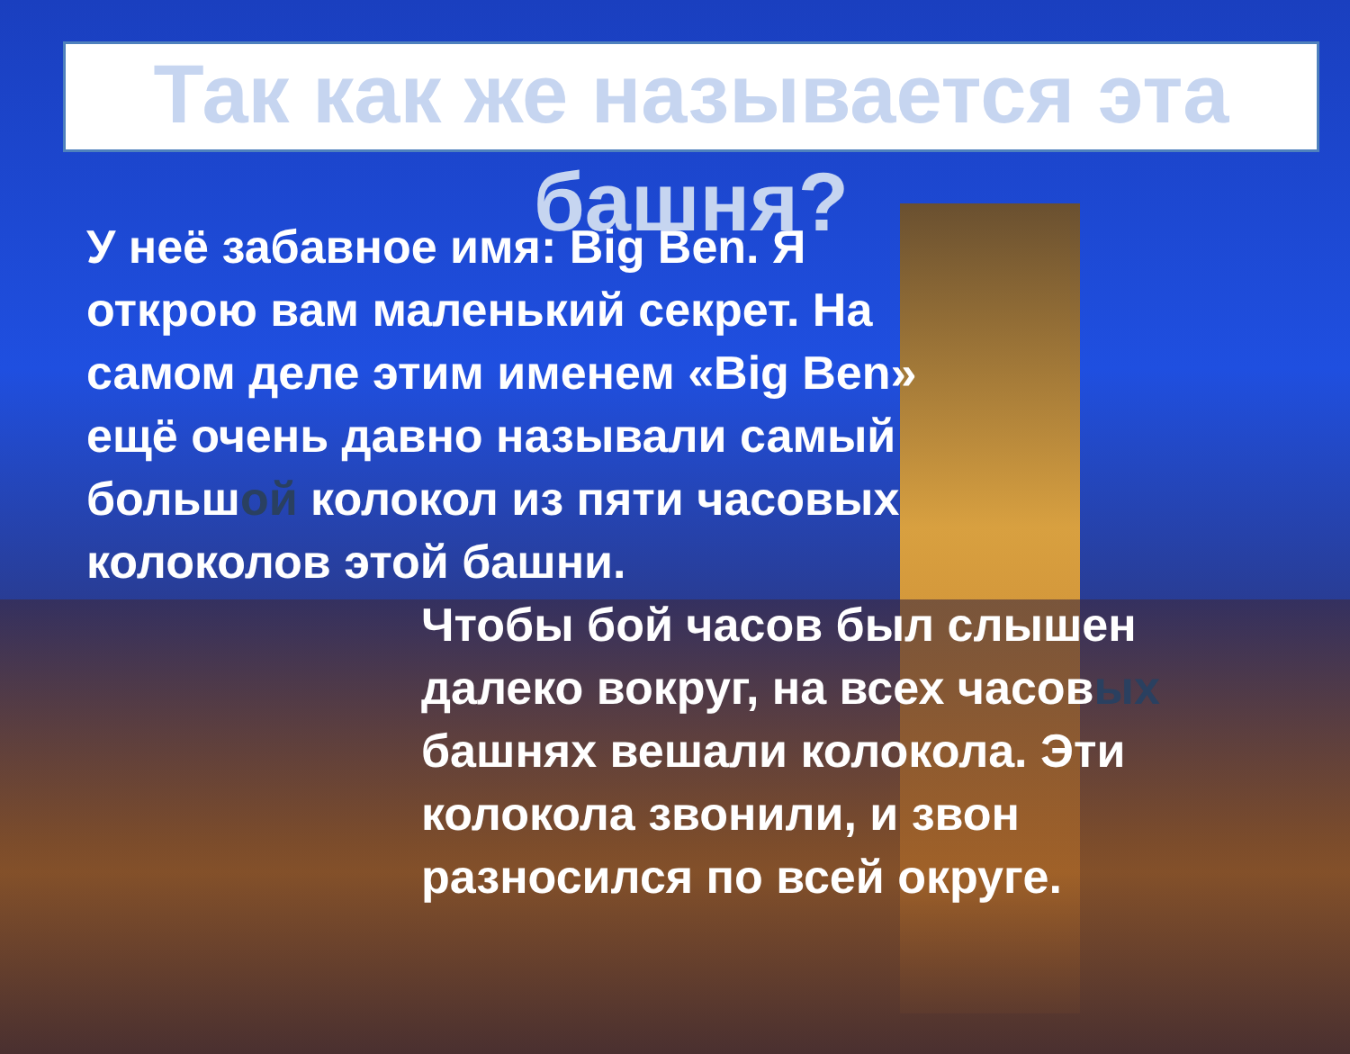Так как же называется эта
башня?
У неё забавное имя: Big Ben. Я открою вам маленький секрет. На самом деле этим именем «Big Ben» ещё очень давно называли самый большой колокол из пяти часовых колоколов этой башни.
Чтобы бой часов был слышен далеко вокруг, на всех часовых башнях вешали колокола. Эти колокола звонили, и звон разносился по всей округе.